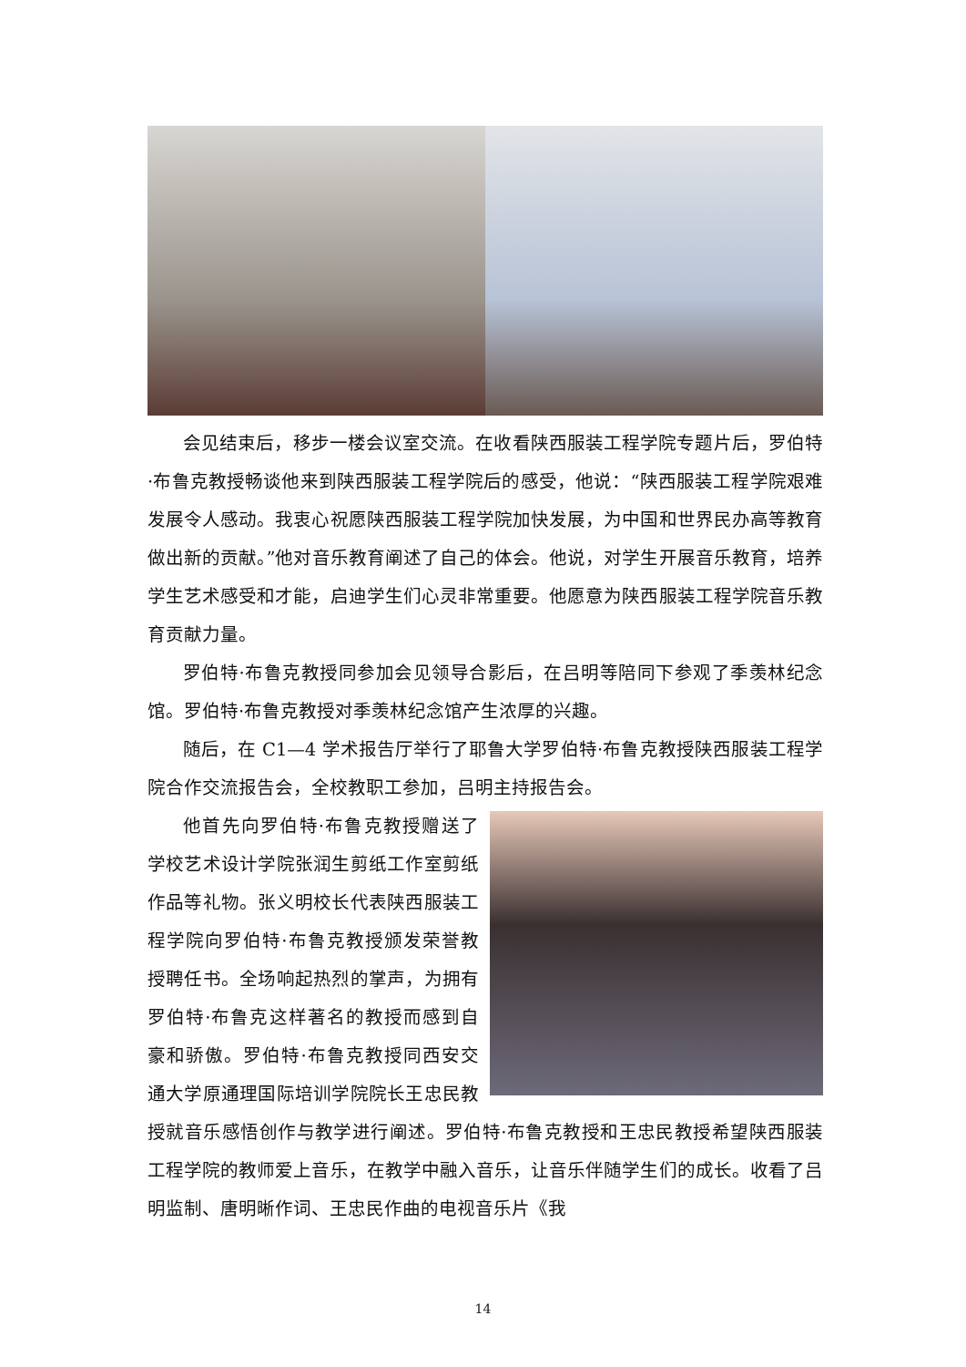会见结束后，移步一楼会议室交流。在收看陕西服装工程学院专题片后，罗伯特·布鲁克教授畅谈他来到陕西服装工程学院后的感受，他说：“陕西服装工程学院艰难发展令人感动。我衷心祝愿陕西服装工程学院加快发展，为中国和世界民办高等教育做出新的贡献。”他对音乐教育阐述了自己的体会。他说，对学生开展音乐教育，培养学生艺术感受和才能，启迪学生们心灵非常重要。他愿意为陕西服装工程学院音乐教育贡献力量。
罗伯特·布鲁克教授同参加会见领导合影后，在吕明等陪同下参观了季羡林纪念馆。罗伯特·布鲁克教授对季羡林纪念馆产生浓厚的兴趣。
随后，在 C1—4 学术报告厅举行了耶鲁大学罗伯特·布鲁克教授陕西服装工程学院合作交流报告会，全校教职工参加，吕明主持报告会。
他首先向罗伯特·布鲁克教授赠送了学校艺术设计学院张润生剪纸工作室剪纸作品等礼物。张义明校长代表陕西服装工程学院向罗伯特·布鲁克教授颁发荣誉教授聘任书。全场响起热烈的掌声，为拥有罗伯特·布鲁克这样著名的教授而感到自豪和骄傲。罗伯特·布鲁克教授同西安交通大学原通理国际培训学院院长王忠民教授就音乐感悟创作与教学进行阐述。罗伯特·布鲁克教授和王忠民教授希望陕西服装工程学院的教师爱上音乐，在教学中融入音乐，让音乐伴随学生们的成长。收看了吕明监制、唐明晰作词、王忠民作曲的电视音乐片《我
14